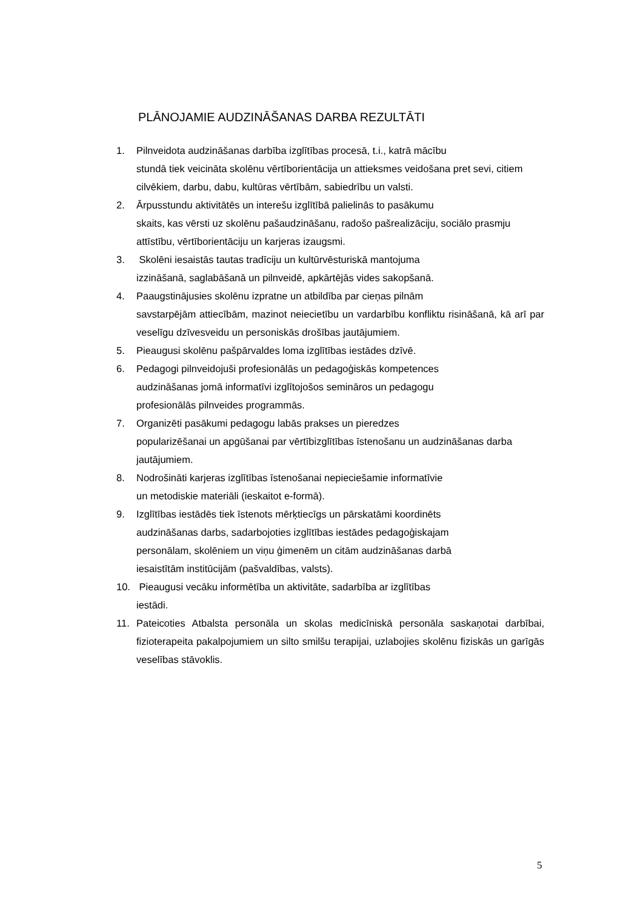PLĀNOJAMIE AUDZINĀŠANAS DARBA REZULTĀTI
1. Pilnveidota audzināšanas darbība izglītības procesā, t.i., katrā mācību
stundā tiek veicināta skolēnu vērtīborientācija un attieksmes veidošana pret sevi, citiem cilvēkiem, darbu, dabu, kultūras vērtībām, sabiedrību un valsti.
2. Ārpusstundu aktivitātēs un interešu izglītībā palielinās to pasākumu
skaits, kas vērsti uz skolēnu pašaudzināšanu, radošo pašrealizāciju, sociālo prasmju attīstību, vērtīborientāciju un karjeras izaugsmi.
3. Skolēni iesaistās tautas tradīciju un kultūrvēsturiskā mantojuma
izzināšanā, saglabāšanā un pilnveidē, apkārtējās vides sakopšanā.
4. Paaugstinājusies skolēnu izpratne un atbildība par cieņas pilnām
savstarpējām attiecībām, mazinot neiecietību un vardarbību konfliktu risināšanā, kā arī par veselīgu dzīvesveidu un personiskās drošības jautājumiem.
5. Pieaugusi skolēnu pašpārvaldes loma izglītības iestādes dzīvē.
6. Pedagogi pilnveidojuši profesionālās un pedagoģiskās kompetences
audzināšanas jomā informatīvi izglītojošos semināros un pedagogu
profesionālās pilnveides programmās.
7. Organizēti pasākumi pedagogu labās prakses un pieredzes
popularizēšanai un apgūšanai par vērtībizglītības īstenošanu un audzināšanas darba jautājumiem.
8. Nodrošināti karjeras izglītības īstenošanai nepieciešamie informatīvie
un metodiskie materiāli (ieskaitot e-formā).
9. Izglītības iestādēs tiek īstenots mērķtiecīgs un pārskatāmi koordinēts
audzināšanas darbs, sadarbojoties izglītības iestādes pedagoģiskajam
personālam, skolēniem un viņu ģimenēm un citām audzināšanas darbā
iesaistītām institūcijām (pašvaldības, valsts).
10. Pieaugusi vecāku informētība un aktivitāte, sadarbība ar izglītības
iestādi.
11. Pateicoties Atbalsta personāla un skolas medicīniskā personāla saskaņotai darbībai, fizioterapeita pakalpojumiem un silto smilšu terapijai, uzlabojies skolēnu fiziskās un garīgās veselības stāvoklis.
5